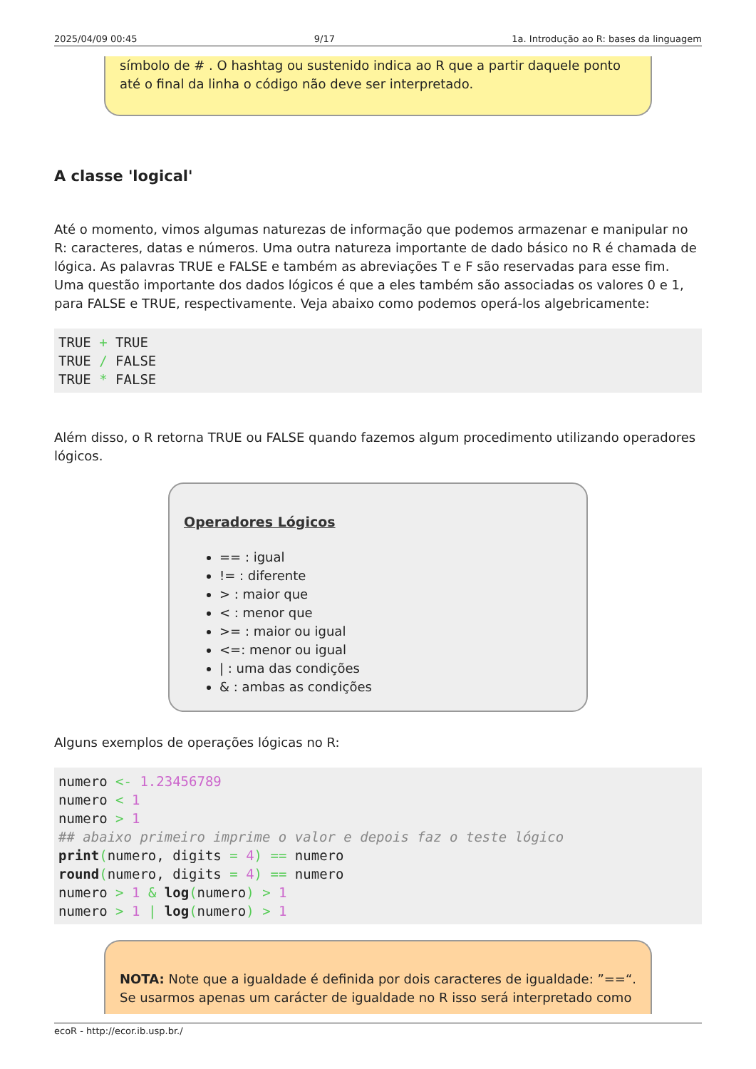2025/04/09 00:45 9/17 1a. Introdução ao R: bases da linguagem
símbolo de # . O hashtag ou sustenido indica ao R que a partir daquele ponto até o final da linha o código não deve ser interpretado.
A classe 'logical'
Até o momento, vimos algumas naturezas de informação que podemos armazenar e manipular no R: caracteres, datas e números. Uma outra natureza importante de dado básico no R é chamada de lógica. As palavras TRUE e FALSE e também as abreviações T e F são reservadas para esse fim. Uma questão importante dos dados lógicos é que a eles também são associadas os valores 0 e 1, para FALSE e TRUE, respectivamente. Veja abaixo como podemos operá-los algebricamente:
TRUE + TRUE
TRUE / FALSE
TRUE * FALSE
Além disso, o R retorna TRUE ou FALSE quando fazemos algum procedimento utilizando operadores lógicos.
Operadores Lógicos
== : igual
!= : diferente
> : maior que
< : menor que
>= : maior ou igual
<=: menor ou igual
| : uma das condições
& : ambas as condições
Alguns exemplos de operações lógicas no R:
numero <- 1.23456789
numero < 1
numero > 1
## abaixo primeiro imprime o valor e depois faz o teste lógico
print(numero, digits = 4) == numero
round(numero, digits = 4) == numero
numero > 1 & log(numero) > 1
numero > 1 | log(numero) > 1
NOTA: Note que a igualdade é definida por dois caracteres de igualdade: ”==“. Se usarmos apenas um carácter de igualdade no R isso será interpretado como
ecoR - http://ecor.ib.usp.br./